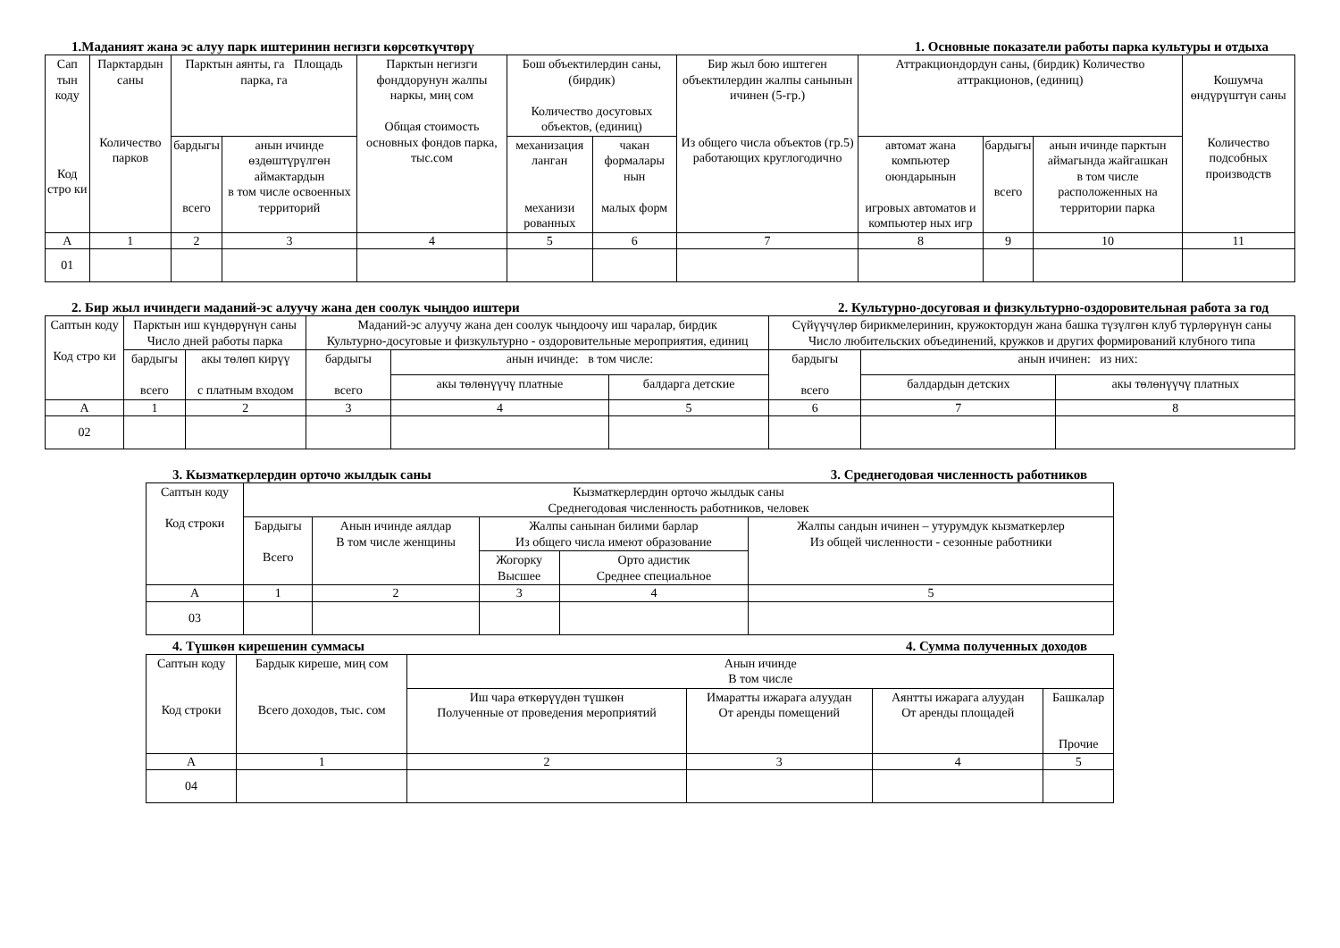1.Маданият жана эс алуу парк иштеринин негизги көрсөткүчтөрү 1. Основные показатели работы парка культуры и отдыха
| Сап тын коду Код стро ки | Парктардын саны Количество парков | Парктын аянты, га Площадь парка, га | | Парктын негизги фонддорунун жалпы наркы, миң сом Общая стоимость основных фондов парка, тыс.сом | Бош объектилердин саны, (бирдик) Количество досуговых объектов, (единиц) | | Бир жыл бою иштеген объектилердин жалпы санынын ичинен (5-гр.) Из общего числа объектов (гр.5) работающих круглогодично | Аттракциондордун саны, (бирдик) Количество аттракционов, (единиц) | | | Кошумча өндүрүштүн саны Количество подсобных производств |
| --- | --- | --- | --- | --- | --- | --- | --- | --- | --- | --- | --- |
| | | бардыгы всего | анын ичинде өздөштүрүлгөн аймактардын в том числе освоенных территорий | | | | | механизация ланган механизи рованных | чакан формалары нын малых форм | автомат жана компьютер оюндарынын игровых автоматов и компьютер ных игр | |
| | | | | | бардыгы всего | анын ичинде парктын аймагында жайгашкан в том числе расположенных на территории парка | | | | | |
| А | 1 | 2 | 3 | 4 | 5 | 6 | 7 | 8 | 9 | 10 | 11 |
| 01 | | | | | | | | | | | |
2. Бир жыл ичиндеги маданий-эс алуучу жана ден соолук чыңдоо иштери 2. Культурно-досуговая и физкультурно-оздоровительная работа за год
| Саптын коду Код стро ки | Парктын иш күндөрүнүн саны Число дней работы парка | | Маданий-эс алуучу жана ден соолук чыңдоочу иш чаралар, бирдик Культурно-досуговые и физкультурно - оздоровительные мероприятия, единиц | | | Сүйүүчүлөр бирикмелеринин, кружоктордун жана башка түзүлгөн клуб түрлөрүнүн саны Число любительских объединений, кружков и других формирований клубного типа | | |
| --- | --- | --- | --- | --- | --- | --- | --- | --- |
| | бардыгы всего | акы төлөп кирүү с платным входом | | | | | | |
| | | | бардыгы всего | анын ичинде: в том числе: | | бардыгы всего | анын ичинен: из них: | |
| | | | | акы төлөнүүчү платные | балдарга детские | | балдардын детских | акы төлөнүүчү платных |
| А | 1 | 2 | 3 | 4 | 5 | 6 | 7 | 8 |
| 02 | | | | | | | | |
3. Кызматкерлердин орточо жылдык саны 3. Среднегодовая численность работников
| Саптын коду Код строки | Кызматкерлердин орточо жылдык саны Среднегодовая численность работников, человек | | | | |
| --- | --- | --- | --- | --- | --- |
| | Бардыгы Всего | Анын ичинде аялдар В том числе женщины | Жалпы санынан билими барлар Из общего числа имеют образование | | Жалпы сандын ичинен – утурумдук кызматкерлер Из общей численности - сезонные работники |
| | | | Жогорку Высшее | Орто адистик Среднее специальное | |
| А | 1 | 2 | 3 | 4 | 5 |
| 03 | | | | | |
4. Түшкөн кирешенин суммасы 4. Сумма полученных доходов
| Саптын коду Код строки | Бардык киреше, миң сом Всего доходов, тыс. сом | Анын ичинде В том числе | | | |
| --- | --- | --- | --- | --- | --- |
| | | Иш чара өткөрүүдөн түшкөн Полученные от проведения мероприятий | Имаратты ижарага алуудан От аренды помещений | Аянтты ижарага алуудан От аренды площадей | Башкалар Прочие |
| А | 1 | 2 | 3 | 4 | 5 |
| 04 | | | | | |